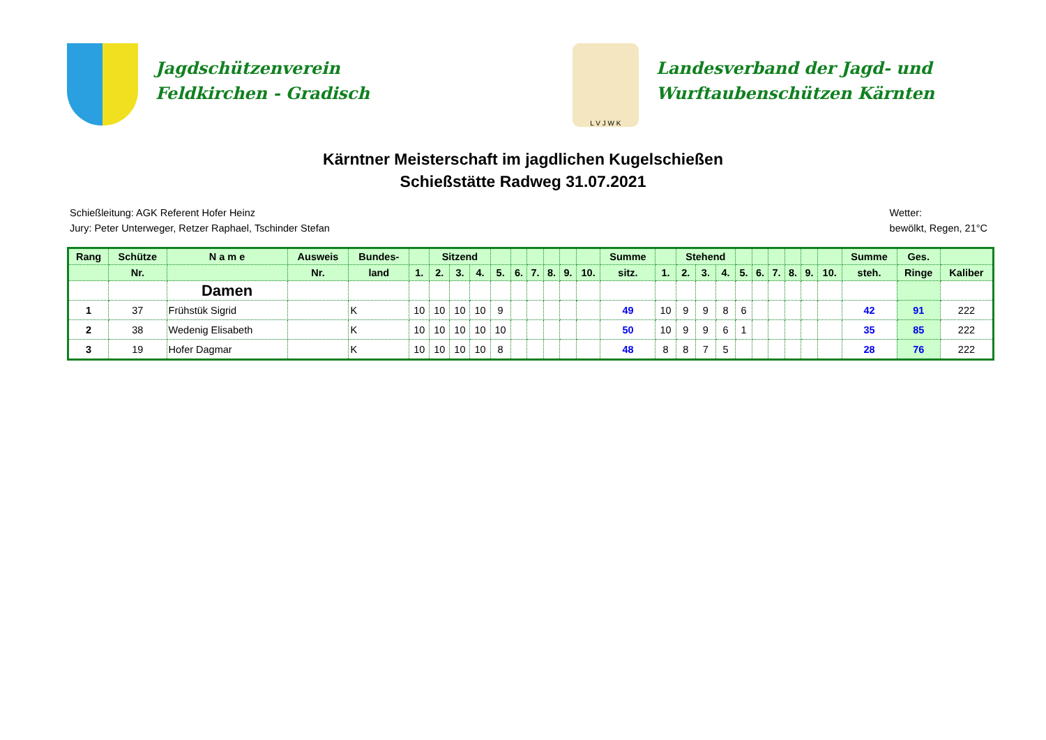Jagdschützenverein
Feldkirchen - Gradisch
L V J W K
Landesverband der Jagd- und
Wurftaubenschützen Kärnten
Kärntner Meisterschaft im jagdlichen Kugelschießen
Schießstätte Radweg 31.07.2021
Schießleitung: AGK Referent Hofer Heinz
Jury: Peter Unterweger, Retzer Raphael, Tschinder Stefan
Wetter:
bewölkt, Regen, 21°C
| Rang | Schütze | N a m e | Ausweis | Bundes- | | Sitzend | | | | | | | | | Summe | | Stehend | | | | | | | | | Summe | Ges. | |
| --- | --- | --- | --- | --- | --- | --- | --- | --- | --- | --- | --- | --- | --- | --- | --- | --- | --- | --- | --- | --- | --- | --- | --- | --- | --- | --- | --- | --- |
| | Nr. | | Nr. | land | 1. | 2. | 3. | 4. | 5. | 6. | 7. | 8. | 9. | 10. | sitz. | 1. | 2. | 3. | 4. | 5. | 6. | 7. | 8. | 9. | 10. | steh. | Ringe | Kaliber |
| | | Damen | | | | | | | | | | | | | | | | | | | | | | | | | | |
| 1 | 37 | Frühstük Sigrid | | K | 10 | 10 | 10 | 10 | 9 | | | | | | 49 | 10 | 9 | 9 | 8 | 6 | | | | | | 42 | 91 | 222 |
| 2 | 38 | Wedenig Elisabeth | | K | 10 | 10 | 10 | 10 | 10 | | | | | | 50 | 10 | 9 | 9 | 6 | 1 | | | | | | 35 | 85 | 222 |
| 3 | 19 | Hofer Dagmar | | K | 10 | 10 | 10 | 10 | 8 | | | | | | 48 | 8 | 8 | 7 | 5 | | | | | | | 28 | 76 | 222 |